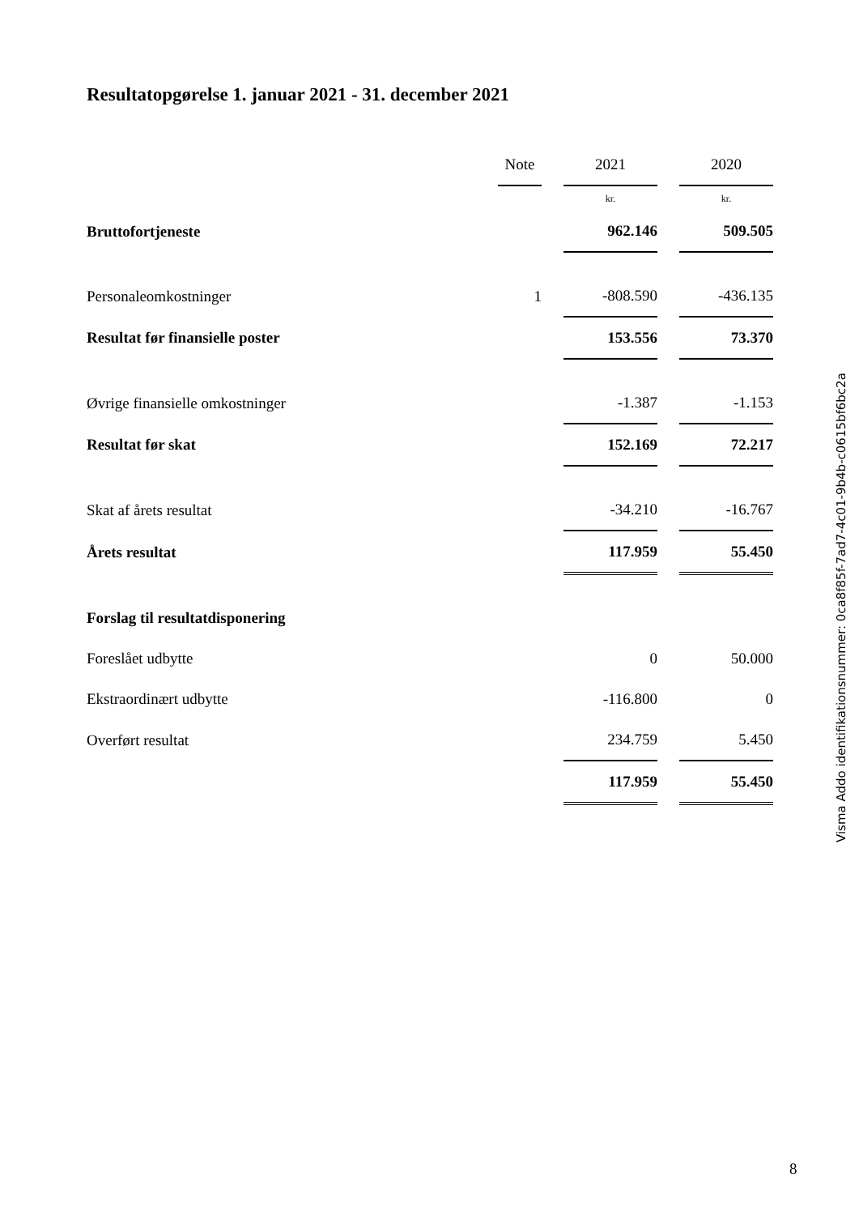Resultatopgørelse 1. januar 2021 - 31. december 2021
| | Note | | 2021 | | 2020 |
| | | | kr. | | kr. |
| Bruttofortjeneste | | | 962.146 | | 509.505 |
| Personaleomkostninger | 1 | | -808.590 | | -436.135 |
| Resultat før finansielle poster | | | 153.556 | | 73.370 |
| Øvrige finansielle omkostninger | | | -1.387 | | -1.153 |
| Resultat før skat | | | 152.169 | | 72.217 |
| Skat af årets resultat | | | -34.210 | | -16.767 |
| Årets resultat | | | 117.959 | | 55.450 |
| Forslag til resultatdisponering | | | | | |
| Foreslået udbytte | | | 0 | | 50.000 |
| Ekstraordinært udbytte | | | -116.800 | | 0 |
| Overført resultat | | | 234.759 | | 5.450 |
| | | | 117.959 | | 55.450 |
Visma Addo identifikationsnummer: 0ca8f85f-7ad7-4c01-9b4b-c0615bf6bc2a
8